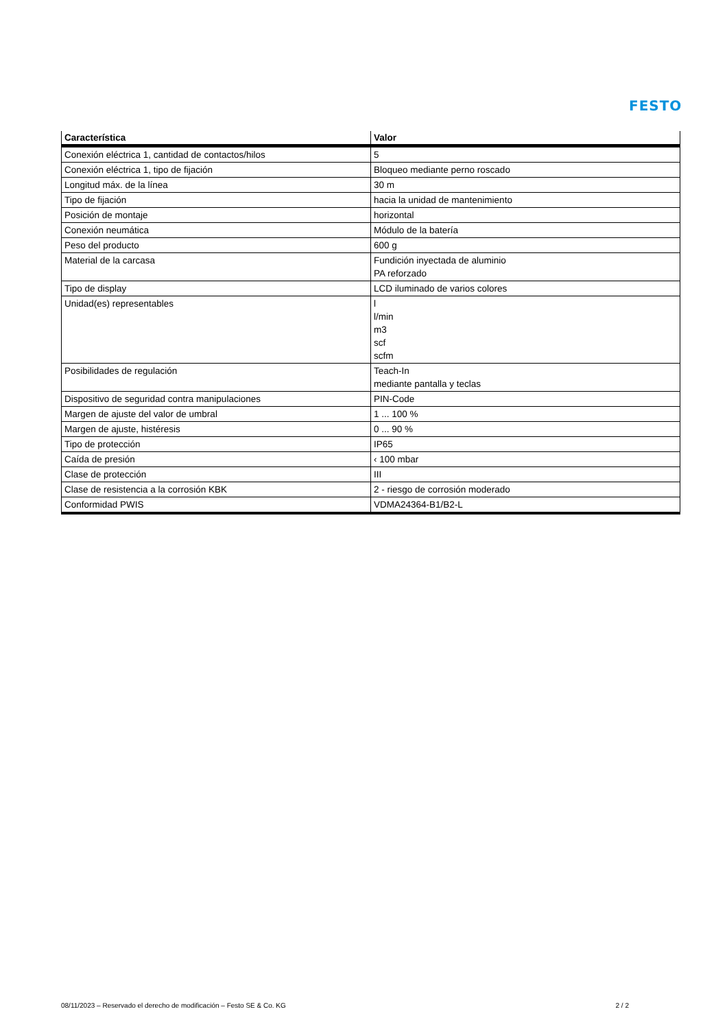FESTO
| Característica | Valor |
| --- | --- |
| Conexión eléctrica 1, cantidad de contactos/hilos | 5 |
| Conexión eléctrica 1, tipo de fijación | Bloqueo mediante perno roscado |
| Longitud máx. de la línea | 30 m |
| Tipo de fijación | hacia la unidad de mantenimiento |
| Posición de montaje | horizontal |
| Conexión neumática | Módulo de la batería |
| Peso del producto | 600 g |
| Material de la carcasa | Fundición inyectada de aluminio PA reforzado |
| Tipo de display | LCD iluminado de varios colores |
| Unidad(es) representables | l l/min m3 scf scfm |
| Posibilidades de regulación | Teach-In mediante pantalla y teclas |
| Dispositivo de seguridad contra manipulaciones | PIN-Code |
| Margen de ajuste del valor de umbral | 1 ... 100 % |
| Margen de ajuste, histéresis | 0 ... 90 % |
| Tipo de protección | IP65 |
| Caída de presión | ‹ 100 mbar |
| Clase de protección | III |
| Clase de resistencia a la corrosión KBK | 2 - riesgo de corrosión moderado |
| Conformidad PWIS | VDMA24364-B1/B2-L |
08/11/2023 – Reservado el derecho de modificación – Festo SE & Co. KG 2 / 2